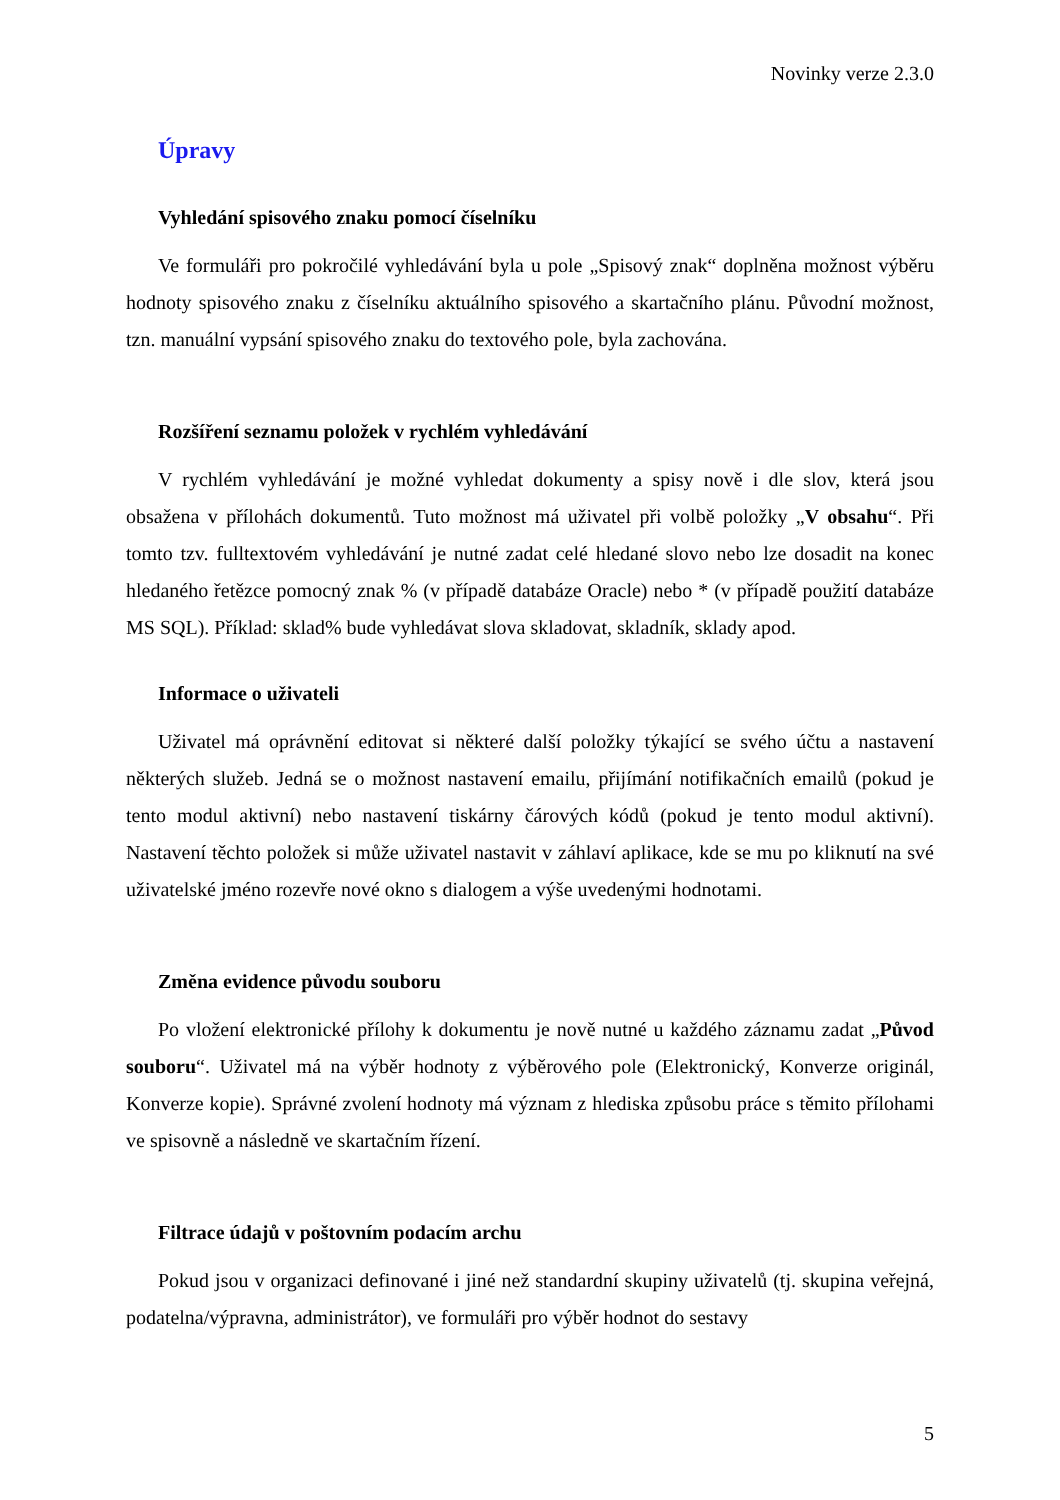Novinky verze 2.3.0
Úpravy
Vyhledání spisového znaku pomocí číselníku
Ve formuláři pro pokročilé vyhledávání byla u pole „Spisový znak“ doplněna možnost výběru hodnoty spisového znaku z číselníku aktuálního spisového a skartačního plánu. Původní možnost, tzn. manuální vypsání spisového znaku do textového pole, byla zachována.
Rozšíření seznamu položek v rychlém vyhledávání
V rychlém vyhledávání je možné vyhledat dokumenty a spisy nově i dle slov, která jsou obsažena v přílohách dokumentů. Tuto možnost má uživatel při volbě položky „V obsahu“. Při tomto tzv. fulltextovém vyhledávání je nutné zadat celé hledané slovo nebo lze dosadit na konec hledaného řetězce pomocný znak % (v případě databáze Oracle) nebo * (v případě použití databáze MS SQL). Příklad: sklad% bude vyhledávat slova skladovat, skladník, sklady apod.
Informace o uživateli
Uživatel má oprávnění editovat si některé další položky týkající se svého účtu a nastavení některých služeb. Jedná se o možnost nastavení emailu, přijímání notifikačních emailů (pokud je tento modul aktivní) nebo nastavení tiskárny čárových kódů (pokud je tento modul aktivní). Nastavení těchto položek si může uživatel nastavit v záhlaví aplikace, kde se mu po kliknutí na své uživatelské jméno rozevře nové okno s dialogem a výše uvedenými hodnotami.
Změna evidence původu souboru
Po vložení elektronické přílohy k dokumentu je nově nutné u každého záznamu zadat „Původ souboru“. Uživatel má na výběr hodnoty z výběrového pole (Elektronický, Konverze originál, Konverze kopie). Správné zvolení hodnoty má význam z hlediska způsobu práce s těmito přílohami ve spisovně a následně ve skartačním řízení.
Filtrace údajů v poštovním podacím archu
Pokud jsou v organizaci definované i jiné než standardní skupiny uživatelů (tj. skupina veřejná, podatelna/výpravna, administrátor), ve formuláři pro výběr hodnot do sestavy
5